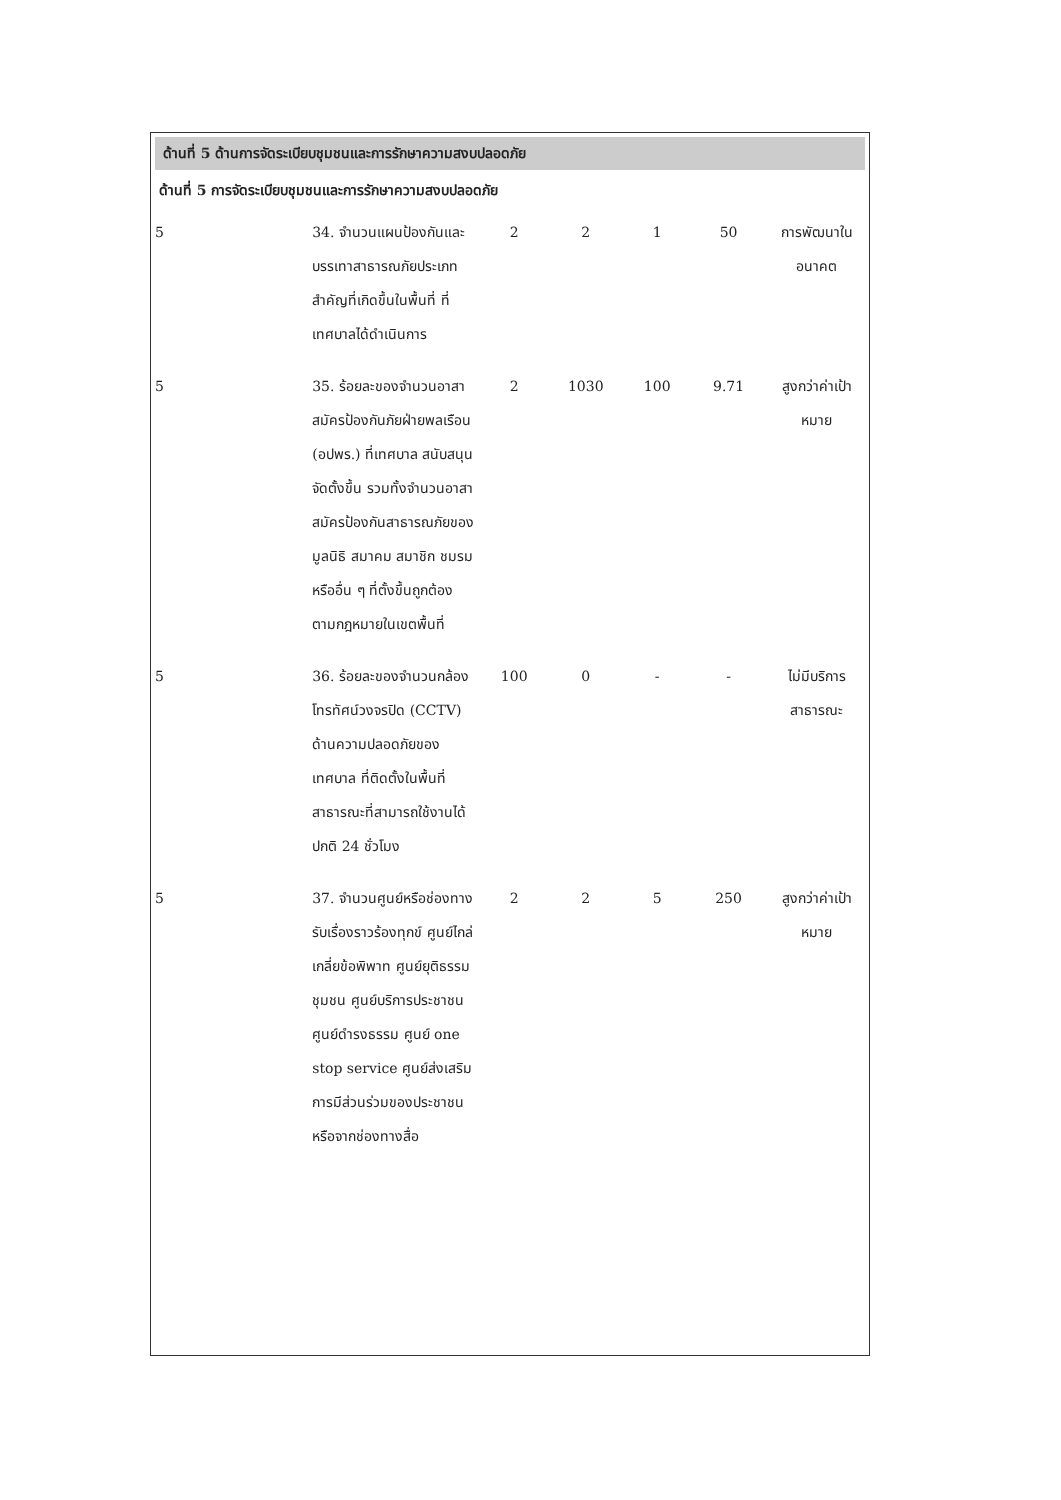ด้านที่ 5 ด้านการจัดระเบียบชุมชนและการรักษาความสงบปลอดภัย
ด้านที่ 5 การจัดระเบียบชุมชนและการรักษาความสงบปลอดภัย
| 5 | 34. จำนวนแผนป้องกันและบรรเทาสาธารณภัยประเภทสำคัญที่เกิดขึ้นในพื้นที่ ที่เทศบาลได้ดำเนินการ | 2 | 2 | 1 | 50 | การพัฒนาในอนาคต |
| 5 | 35. ร้อยละของจำนวนอาสาสมัครป้องกันภัยฝ่ายพลเรือน (อปพร.) ที่เทศบาล สนับสนุนจัดตั้งขึ้น รวมทั้งจำนวนอาสาสมัครป้องกันสาธารณภัยของมูลนิธิ สมาคม สมาชิก ชมรม หรืออื่น ๆ ที่ตั้งขึ้นถูกต้องตามกฎหมายในเขตพื้นที่ | 2 | 1030 | 100 | 9.71 | สูงกว่าค่าเป้าหมาย |
| 5 | 36. ร้อยละของจำนวนกล้องโทรทัศน์วงจรปิด (CCTV) ด้านความปลอดภัยของ เทศบาล ที่ติดตั้งในพื้นที่สาธารณะที่สามารถใช้งานได้ปกติ 24 ชั่วโมง | 100 | 0 | - | - | ไม่มีบริการสาธารณะ |
| 5 | 37. จำนวนศูนย์หรือช่องทางรับเรื่องราวร้องทุกข์ ศูนย์ไกล่เกลี่ยข้อพิพาท ศูนย์ยุติธรรมชุมชน ศูนย์บริการประชาชน ศูนย์ดำรงธรรม ศูนย์ one stop service ศูนย์ส่งเสริมการมีส่วนร่วมของประชาชนหรือจากช่องทางสื่อ | 2 | 2 | 5 | 250 | สูงกว่าค่าเป้าหมาย |